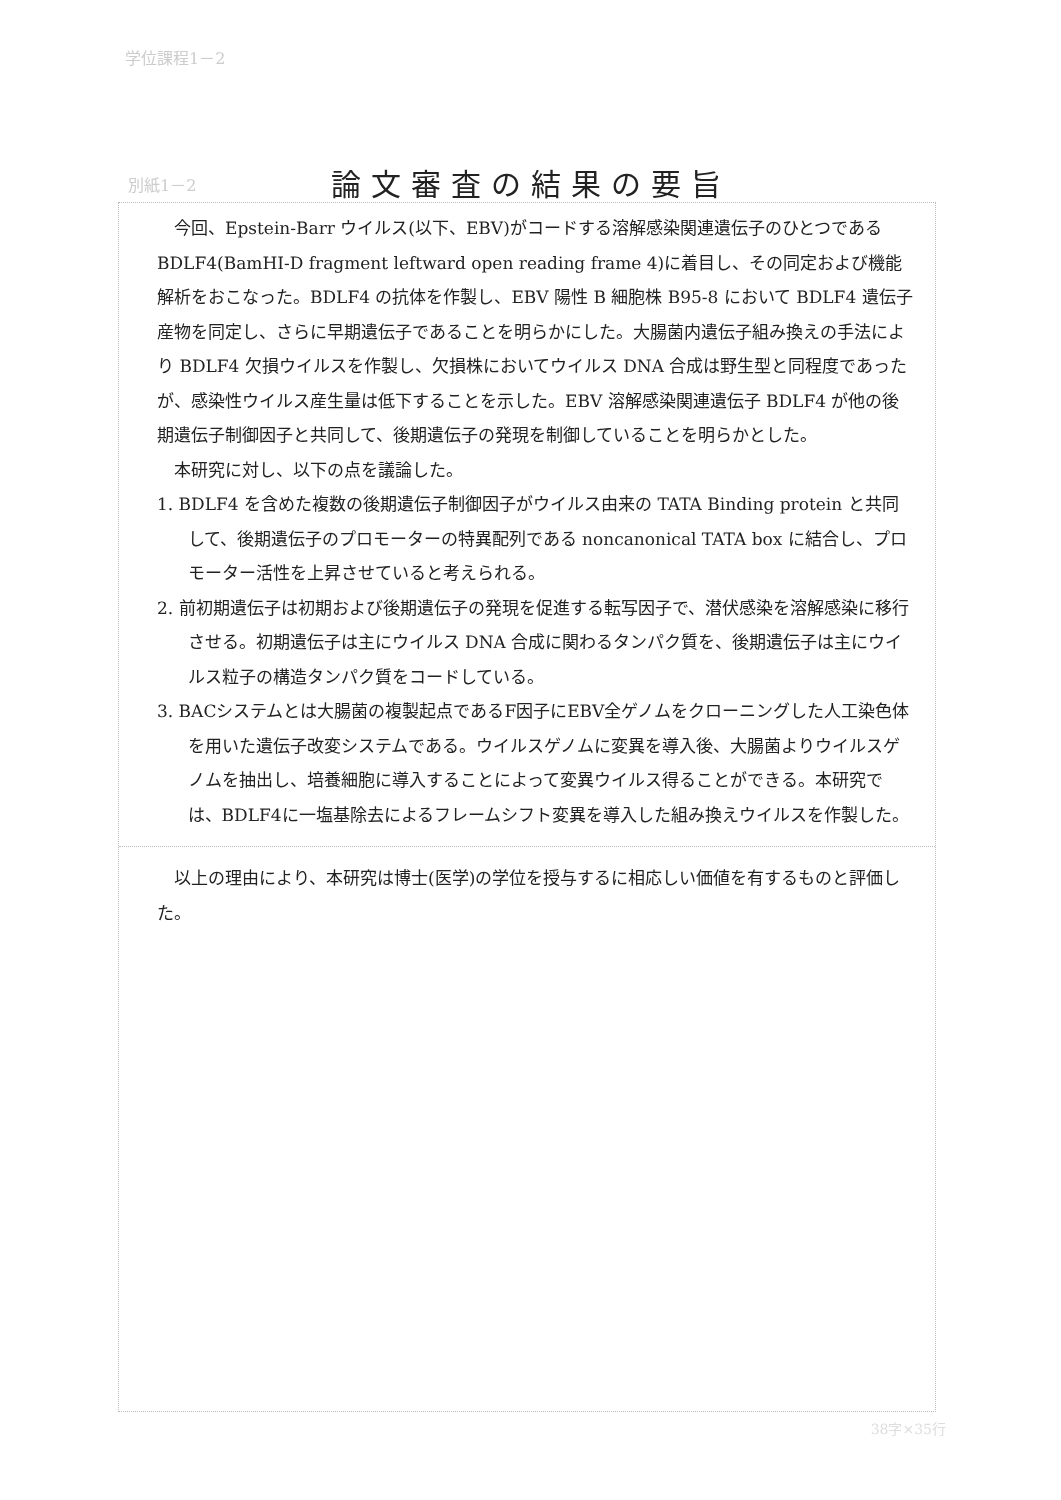学位課程1－2
別紙1－2
論文審査の結果の要旨
今回、Epstein-Barr ウイルス(以下、EBV)がコードする溶解感染関連遺伝子のひとつである BDLF4(BamHI-D fragment leftward open reading frame 4)に着目し、その同定および機能解析をおこなった。BDLF4 の抗体を作製し、EBV 陽性 B 細胞株 B95-8 において BDLF4 遺伝子産物を同定し、さらに早期遺伝子であることを明らかにした。大腸菌内遺伝子組み換えの手法により BDLF4 欠損ウイルスを作製し、欠損株においてウイルス DNA 合成は野生型と同程度であったが、感染性ウイルス産生量は低下することを示した。EBV 溶解感染関連遺伝子 BDLF4 が他の後期遺伝子制御因子と共同して、後期遺伝子の発現を制御していることを明らかとした。
本研究に対し、以下の点を議論した。
1. BDLF4 を含めた複数の後期遺伝子制御因子がウイルス由来の TATA Binding protein と共同して、後期遺伝子のプロモーターの特異配列である noncanonical TATA box に結合し、プロモーター活性を上昇させていると考えられる。
2. 前初期遺伝子は初期および後期遺伝子の発現を促進する転写因子で、潜伏感染を溶解感染に移行させる。初期遺伝子は主にウイルス DNA 合成に関わるタンパク質を、後期遺伝子は主にウイルス粒子の構造タンパク質をコードしている。
3. BACシステムとは大腸菌の複製起点であるF因子にEBV全ゲノムをクローニングした人工染色体を用いた遺伝子改変システムである。ウイルスゲノムに変異を導入後、大腸菌よりウイルスゲノムを抽出し、培養細胞に導入することによって変異ウイルス得ることができる。本研究では、BDLF4に一塩基除去によるフレームシフト変異を導入した組み換えウイルスを作製した。
以上の理由により、本研究は博士(医学)の学位を授与するに相応しい価値を有するものと評価した。
38字×35行